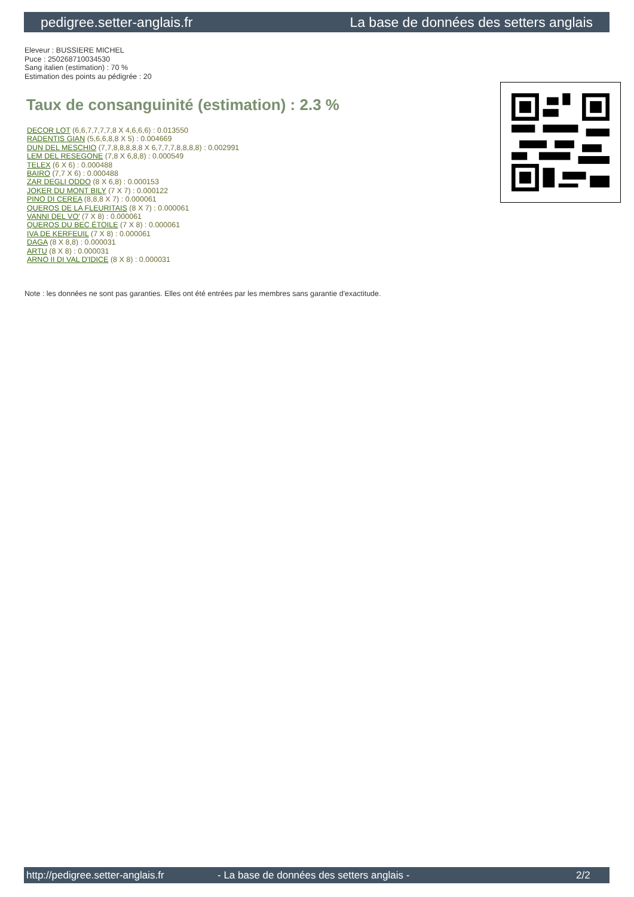pedigree.setter-anglais.fr La base de données des setters anglais
Eleveur : BUSSIERE MICHEL
Puce : 250268710034530
Sang italien (estimation) : 70 %
Estimation des points au pédigrée : 20
Taux de consanguinité (estimation) : 2.3 %
DECOR LOT (6,6,7,7,7,7,8 X 4,6,6,6) : 0.013550
RADENTIS GIAN (5,6,6,8,8 X 5) : 0.004669
DUN DEL MESCHIO (7,7,8,8,8,8,8 X 6,7,7,7,8,8,8,8) : 0.002991
LEM DEL RESEGONE (7,8 X 6,8,8) : 0.000549
TELEX (6 X 6) : 0.000488
BAIRO (7,7 X 6) : 0.000488
ZAR DEGLI ODDO (8 X 6,8) : 0.000153
JOKER DU MONT BILY (7 X 7) : 0.000122
PINO DI CEREA (8,8,8 X 7) : 0.000061
QUEROS DE LA FLEURITAIS (8 X 7) : 0.000061
VANNI DEL VO' (7 X 8) : 0.000061
QUEROS DU BEC ÉTOILE (7 X 8) : 0.000061
IVA DE KERFEUIL (7 X 8) : 0.000061
DAGA (8 X 8,8) : 0.000031
ARTU (8 X 8) : 0.000031
ARNO II DI VAL D'IDICE (8 X 8) : 0.000031
Note : les données ne sont pas garanties. Elles ont été entrées par les membres sans garantie d'exactitude.
http://pedigree.setter-anglais.fr - La base de données des setters anglais - 2/2